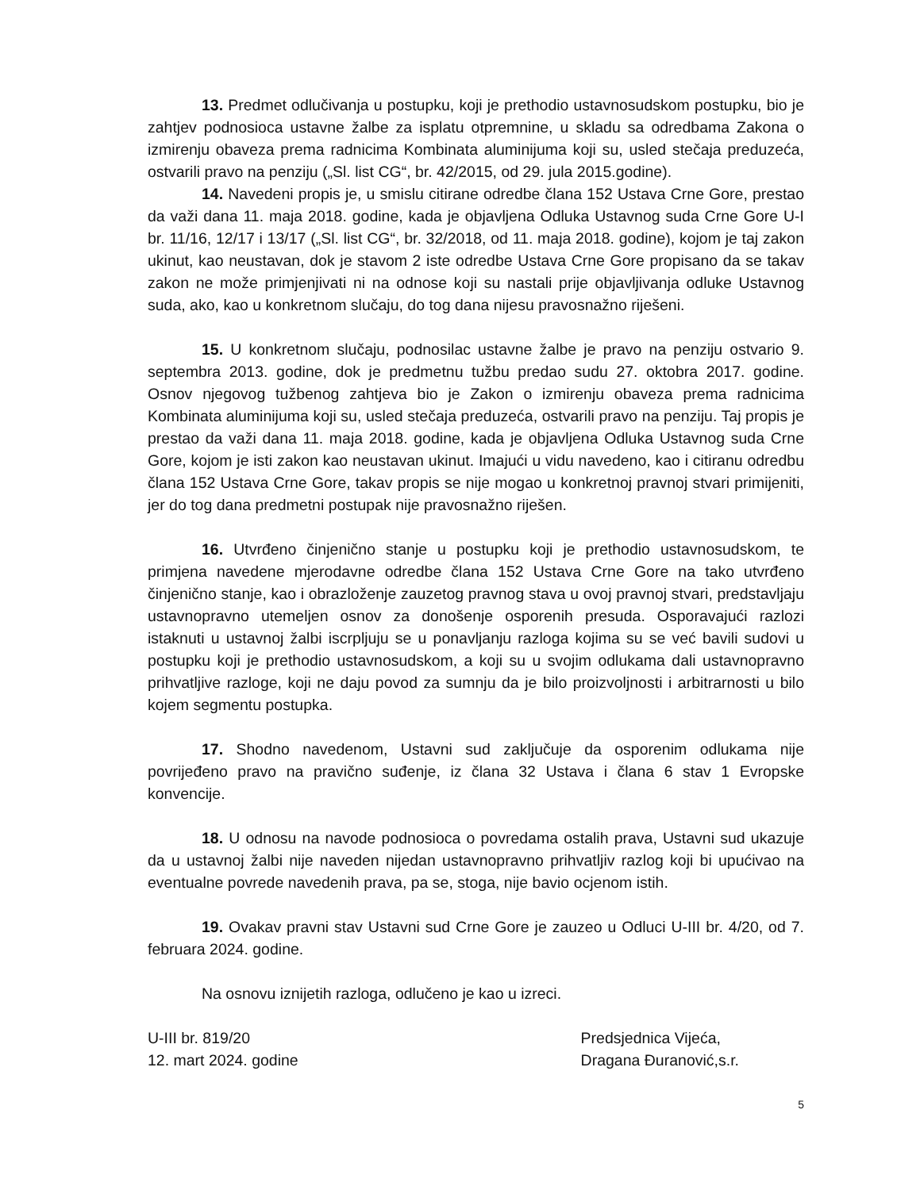13. Predmet odlučivanja u postupku, koji je prethodio ustavnosudskom postupku, bio je zahtjev podnosioca ustavne žalbe za isplatu otpremnine, u skladu sa odredbama Zakona o izmirenju obaveza prema radnicima Kombinata aluminijuma koji su, usled stečaja preduzeća, ostvarili pravo na penziju („Sl. list CG“, br. 42/2015, od 29. jula 2015.godine).
14. Navedeni propis je, u smislu citirane odredbe člana 152 Ustava Crne Gore, prestao da važi dana 11. maja 2018. godine, kada je objavljena Odluka Ustavnog suda Crne Gore U-I br. 11/16, 12/17 i 13/17 („Sl. list CG“, br. 32/2018, od 11. maja 2018. godine), kojom je taj zakon ukinut, kao neustavan, dok je stavom 2 iste odredbe Ustava Crne Gore propisano da se takav zakon ne može primjenjivati ni na odnose koji su nastali prije objavljivanja odluke Ustavnog suda, ako, kao u konkretnom slučaju, do tog dana nijesu pravosnažno riješeni.
15. U konkretnom slučaju, podnosilac ustavne žalbe je pravo na penziju ostvario 9. septembra 2013. godine, dok je predmetnu tužbu predao sudu 27. oktobra 2017. godine. Osnov njegovog tužbenog zahtjeva bio je Zakon o izmirenju obaveza prema radnicima Kombinata aluminijuma koji su, usled stečaja preduzeća, ostvarili pravo na penziju. Taj propis je prestao da važi dana 11. maja 2018. godine, kada je objavljena Odluka Ustavnog suda Crne Gore, kojom je isti zakon kao neustavan ukinut. Imajući u vidu navedeno, kao i citiranu odredbu člana 152 Ustava Crne Gore, takav propis se nije mogao u konkretnoj pravnoj stvari primijeniti, jer do tog dana predmetni postupak nije pravosnažno riješen.
16. Utvrđeno činjenično stanje u postupku koji je prethodio ustavnosudskom, te primjena navedene mjerodavne odredbe člana 152 Ustava Crne Gore na tako utvrđeno činjenično stanje, kao i obrazloženje zauzetog pravnog stava u ovoj pravnoj stvari, predstavljaju ustavnopravno utemeljen osnov za donošenje osporenih presuda. Osporavajući razlozi istaknuti u ustavnoj žalbi iscrpljuju se u ponavljanju razloga kojima su se već bavili sudovi u postupku koji je prethodio ustavnosudskom, a koji su u svojim odlukama dali ustavnopravno prihvatljive razloge, koji ne daju povod za sumnju da je bilo proizvoljnosti i arbitrarnosti u bilo kojem segmentu postupka.
17. Shodno navedenom, Ustavni sud zaključuje da osporenim odlukama nije povrijeđeno pravo na pravično suđenje, iz člana 32 Ustava i člana 6 stav 1 Evropske konvencije.
18. U odnosu na navode podnosioca o povredama ostalih prava, Ustavni sud ukazuje da u ustavnoj žalbi nije naveden nijedan ustavnopravno prihvatljiv razlog koji bi upućivao na eventualne povrede navedenih prava, pa se, stoga, nije bavio ocjenom istih.
19. Ovakav pravni stav Ustavni sud Crne Gore je zauzeo u Odluci U-III br. 4/20, od 7. februara 2024. godine.
Na osnovu iznijetih razloga, odlučeno je kao u izreci.
U-III br. 819/20
12. mart 2024. godine
Predsjednica Vijeća,
Dragana Đuranović,s.r.
5